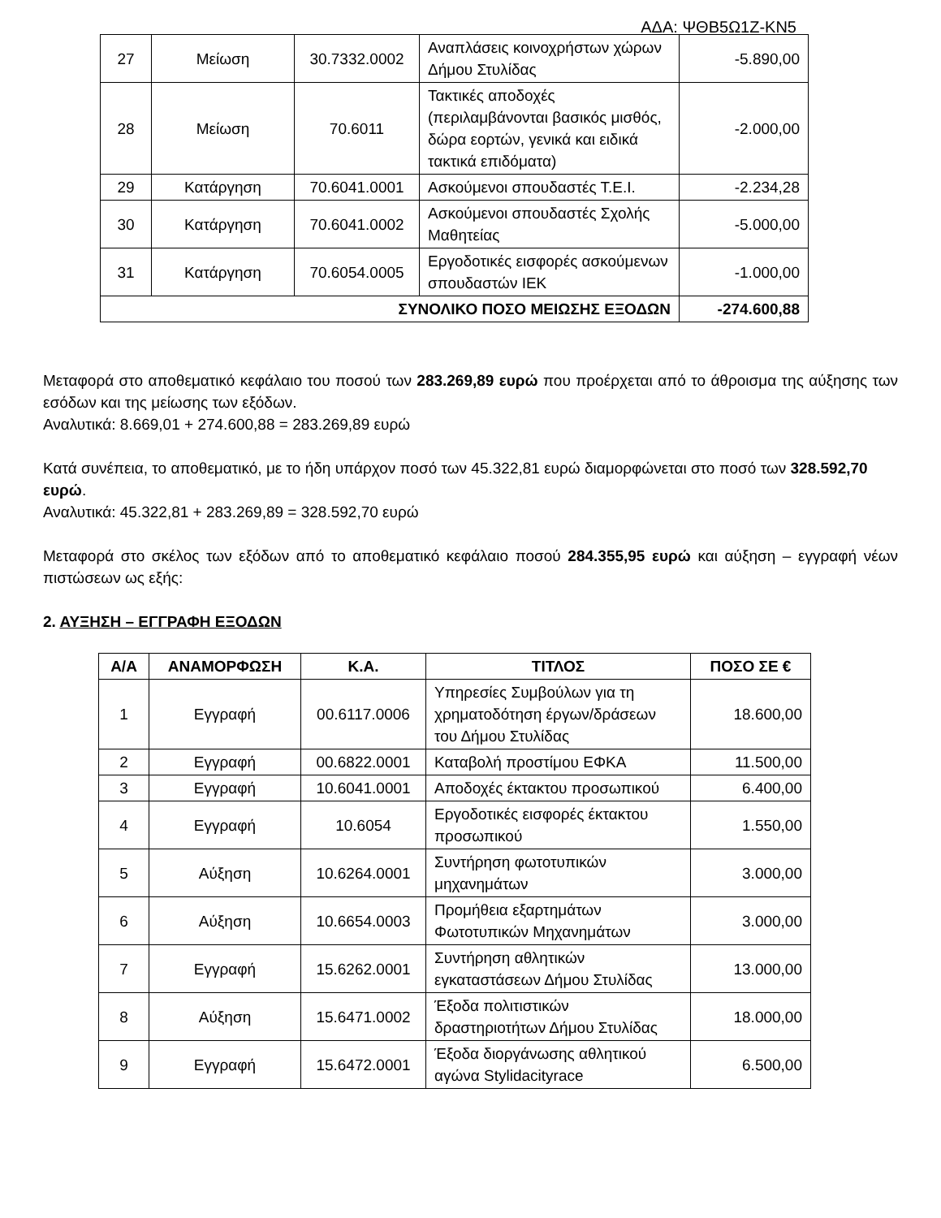ΑΔΑ: ΨΘΒ5Ω1Ζ-ΚΝ5
| 27 | Μείωση | 30.7332.0002 | Αναπλάσεις κοινοχρήστων χώρων Δήμου Στυλίδας | -5.890,00 |
| 28 | Μείωση | 70.6011 | Τακτικές αποδοχές (περιλαμβάνονται βασικός μισθός, δώρα εορτών, γενικά και ειδικά τακτικά επιδόματα) | -2.000,00 |
| 29 | Κατάργηση | 70.6041.0001 | Ασκούμενοι σπουδαστές Τ.Ε.Ι. | -2.234,28 |
| 30 | Κατάργηση | 70.6041.0002 | Ασκούμενοι σπουδαστές Σχολής Μαθητείας | -5.000,00 |
| 31 | Κατάργηση | 70.6054.0005 | Εργοδοτικές εισφορές ασκούμενων σπουδαστών ΙΕΚ | -1.000,00 |
| ΣΥΝΟΛΙΚΟ ΠΟΣΟ ΜΕΙΩΣΗΣ ΕΞΟΔΩΝ | | | | -274.600,88 |
Μεταφορά στο αποθεματικό κεφάλαιο του ποσού των 283.269,89 ευρώ που προέρχεται από το άθροισμα της αύξησης των εσόδων και της μείωσης των εξόδων.
Αναλυτικά: 8.669,01 + 274.600,88 = 283.269,89 ευρώ
Κατά συνέπεια, το αποθεματικό, με το ήδη υπάρχον ποσό των 45.322,81 ευρώ διαμορφώνεται στο ποσό των 328.592,70 ευρώ.
Αναλυτικά: 45.322,81 + 283.269,89 = 328.592,70 ευρώ
Μεταφορά στο σκέλος των εξόδων από το αποθεματικό κεφάλαιο ποσού 284.355,95 ευρώ και αύξηση – εγγραφή νέων πιστώσεων ως εξής:
2. ΑΥΞΗΣΗ – ΕΓΓΡΑΦΗ ΕΞΟΔΩΝ
| Α/Α | ΑΝΑΜΟΡΦΩΣΗ | Κ.Α. | ΤΙΤΛΟΣ | ΠΟΣΟ ΣΕ € |
| --- | --- | --- | --- | --- |
| 1 | Εγγραφή | 00.6117.0006 | Υπηρεσίες Συμβούλων για τη χρηματοδότηση έργων/δράσεων του Δήμου Στυλίδας | 18.600,00 |
| 2 | Εγγραφή | 00.6822.0001 | Καταβολή προστίμου ΕΦΚΑ | 11.500,00 |
| 3 | Εγγραφή | 10.6041.0001 | Αποδοχές έκτακτου προσωπικού | 6.400,00 |
| 4 | Εγγραφή | 10.6054 | Εργοδοτικές εισφορές έκτακτου προσωπικού | 1.550,00 |
| 5 | Αύξηση | 10.6264.0001 | Συντήρηση φωτοτυπικών μηχανημάτων | 3.000,00 |
| 6 | Αύξηση | 10.6654.0003 | Προμήθεια εξαρτημάτων Φωτοτυπικών Μηχανημάτων | 3.000,00 |
| 7 | Εγγραφή | 15.6262.0001 | Συντήρηση αθλητικών εγκαταστάσεων Δήμου Στυλίδας | 13.000,00 |
| 8 | Αύξηση | 15.6471.0002 | Έξοδα πολιτιστικών δραστηριοτήτων Δήμου Στυλίδας | 18.000,00 |
| 9 | Εγγραφή | 15.6472.0001 | Έξοδα διοργάνωσης αθλητικού αγώνα Stylidacityrace | 6.500,00 |